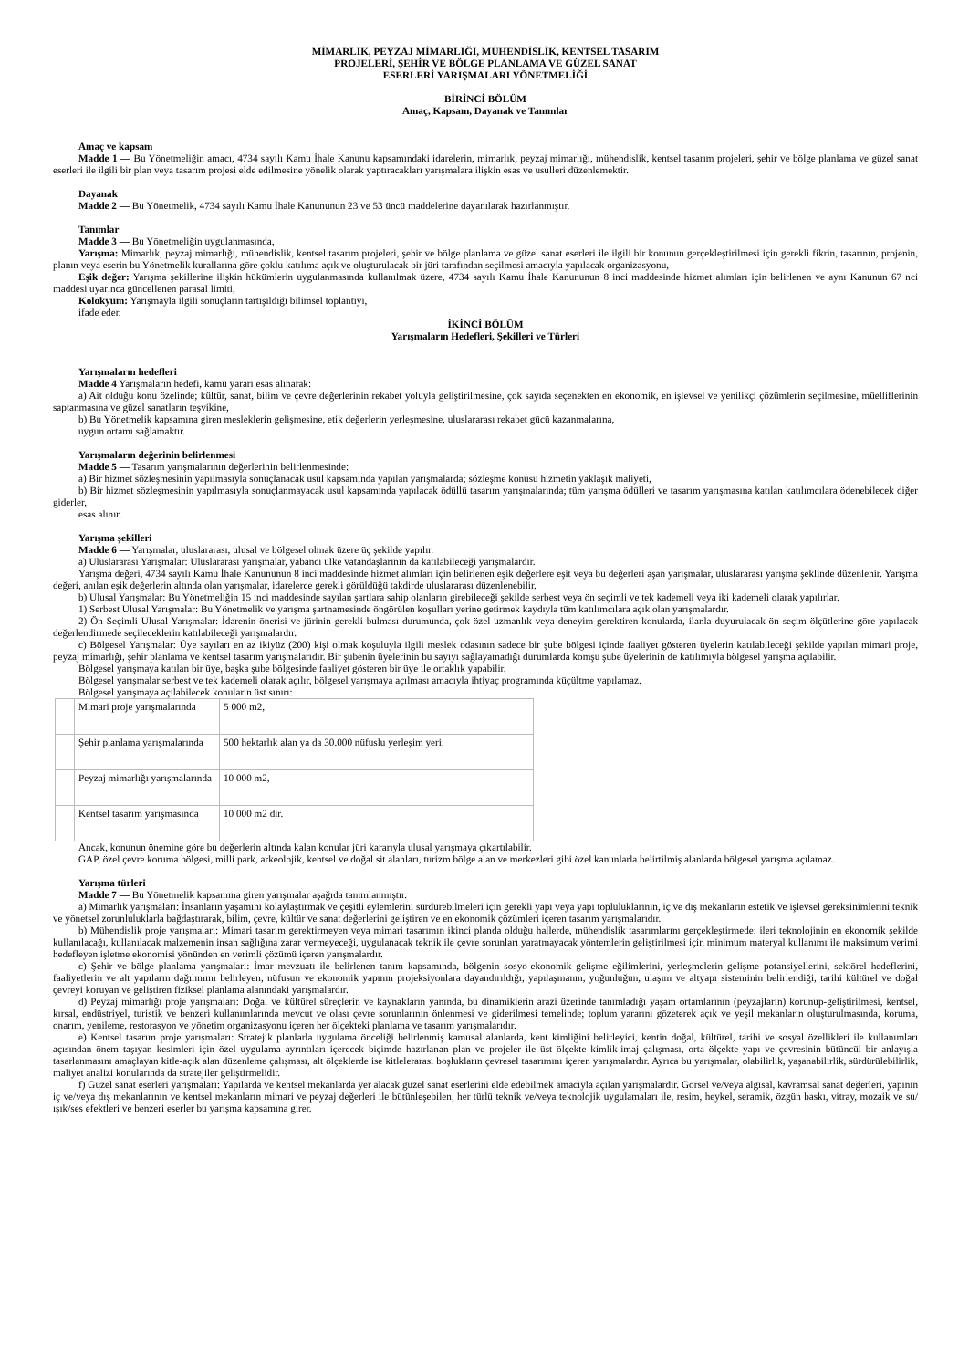MİMARLIK, PEYZAJ MİMARLIĞI, MÜHENDİSLİK, KENTSEL TASARIM
PROJELERİ, ŞEHİR VE BÖLGE PLANLAMA VE GÜZEL SANAT
ESERLERİ YARIŞMALARI YÖNETMELİĞİ
BİRİNCİ BÖLÜM
Amaç, Kapsam, Dayanak ve Tanımlar
Amaç ve kapsam
Madde 1 — Bu Yönetmeliğin amacı, 4734 sayılı Kamu İhale Kanunu kapsamındaki idarelerin, mimarlık, peyzaj mimarlığı, mühendislik, kentsel tasarım projeleri, şehir ve bölge planlama ve güzel sanat eserleri ile ilgili bir plan veya tasarım projesi elde edilmesine yönelik olarak yaptıracakları yarışmalara ilişkin esas ve usulleri düzenlemektir.
Dayanak
Madde 2 — Bu Yönetmelik, 4734 sayılı Kamu İhale Kanununun 23 ve 53 üncü maddelerine dayanılarak hazırlanmıştır.
Tanımlar
Madde 3 — Bu Yönetmeliğin uygulanmasında,
Yarışma: Mimarlık, peyzaj mimarlığı, mühendislik, kentsel tasarım projeleri, şehir ve bölge planlama ve güzel sanat eserleri ile ilgili bir konunun gerçekleştirilmesi için gerekli fikrin, tasarının, projenin, planın veya eserin bu Yönetmelik kurallarına göre çoklu katılıma açık ve oluşturulacak bir jüri tarafından seçilmesi amacıyla yapılacak organizasyonu,
Eşik değer: Yarışma şekillerine ilişkin hükümlerin uygulanmasında kullanılmak üzere, 4734 sayılı Kamu İhale Kanununun 8 inci maddesinde hizmet alımları için belirlenen ve aynı Kanunun 67 nci maddesi uyarınca güncellenen parasal limiti,
Kolokyum: Yarışmayla ilgili sonuçların tartışıldığı bilimsel toplantıyı,
ifade eder.
İKİNCİ BÖLÜM
Yarışmaların Hedefleri, Şekilleri ve Türleri
Yarışmaların hedefleri
Madde 4 Yarışmaların hedefi, kamu yararı esas alınarak:
a) Ait olduğu konu özelinde; kültür, sanat, bilim ve çevre değerlerinin rekabet yoluyla geliştirilmesine, çok sayıda seçenekten en ekonomik, en işlevsel ve yenilikçi çözümlerin seçilmesine, müelliflerinin saptanmasına ve güzel sanatların teşvikine,
b) Bu Yönetmelik kapsamına giren mesleklerin gelişmesine, etik değerlerin yerleşmesine, uluslararası rekabet gücü kazanmalarına,
uygun ortamı sağlamaktır.
Yarışmaların değerinin belirlenmesi
Madde 5 — Tasarım yarışmalarının değerlerinin belirlenmesinde:
a) Bir hizmet sözleşmesinin yapılmasıyla sonuçlanacak usul kapsamında yapılan yarışmalarda; sözleşme konusu hizmetin yaklaşık maliyeti,
b) Bir hizmet sözleşmesinin yapılmasıyla sonuçlanmayacak usul kapsamında yapılacak ödüllü tasarım yarışmalarında; tüm yarışma ödülleri ve tasarım yarışmasına katılan katılımcılara ödenebilecek diğer giderler,
esas alınır.
Yarışma şekilleri
Madde 6 — Yarışmalar, uluslararası, ulusal ve bölgesel olmak üzere üç şekilde yapılır.
a) Uluslararası Yarışmalar: Uluslararası yarışmalar, yabancı ülke vatandaşlarının da katılabileceği yarışmalardır.
Yarışma değeri, 4734 sayılı Kamu İhale Kanununun 8 inci maddesinde hizmet alımları için belirlenen eşik değerlere eşit veya bu değerleri aşan yarışmalar, uluslararası yarışma şeklinde düzenlenir. Yarışma değeri, anılan eşik değerlerin altında olan yarışmalar, idarelerce gerekli görüldüğü takdirde uluslararası düzenlenebilir.
b) Ulusal Yarışmalar: Bu Yönetmeliğin 15 inci maddesinde sayılan şartlara sahip olanların girebileceği şekilde serbest veya ön seçimli ve tek kademeli veya iki kademeli olarak yapılırlar.
1) Serbest Ulusal Yarışmalar: Bu Yönetmelik ve yarışma şartnamesinde öngörülen koşulları yerine getirmek kaydıyla tüm katılımcılara açık olan yarışmalardır.
2) Ön Seçimli Ulusal Yarışmalar: İdarenin önerisi ve jürinin gerekli bulması durumunda, çok özel uzmanlık veya deneyim gerektiren konularda, ilanla duyurulacak ön seçim ölçütlerine göre yapılacak değerlendirmede seçileceklerin katılabileceği yarışmalardır.
c) Bölgesel Yarışmalar: Üye sayıları en az ikiyüz (200) kişi olmak koşuluyla ilgili meslek odasının sadece bir şube bölgesi içinde faaliyet gösteren üyelerin katılabileceği şekilde yapılan mimari proje, peyzaj mimarlığı, şehir planlama ve kentsel tasarım yarışmalarıdır. Bir şubenin üyelerinin bu sayıyı sağlayamadığı durumlarda komşu şube üyelerinin de katılımıyla bölgesel yarışma açılabilir.
Bölgesel yarışmaya katılan bir üye, başka şube bölgesinde faaliyet gösteren bir üye ile ortaklık yapabilir.
Bölgesel yarışmalar serbest ve tek kademeli olarak açılır, bölgesel yarışmaya açılması amacıyla ihtiyaç programında küçültme yapılamaz.
Bölgesel yarışmaya açılabilecek konuların üst sınırı:
| | Mimari proje yarışmalarında | 5 000 m2, |
| | Şehir planlama yarışmalarında | 500 hektarlık alan ya da 30.000 nüfuslu yerleşim yeri, |
| | Peyzaj mimarlığı yarışmalarında | 10 000 m2, |
| | Kentsel tasarım yarışmasında | 10 000 m2 dir. |
Ancak, konunun önemine göre bu değerlerin altında kalan konular jüri kararıyla ulusal yarışmaya çıkartılabilir.
GAP, özel çevre koruma bölgesi, milli park, arkeolojik, kentsel ve doğal sit alanları, turizm bölge alan ve merkezleri gibi özel kanunlarla belirtilmiş alanlarda bölgesel yarışma açılamaz.
Yarışma türleri
Madde 7 — Bu Yönetmelik kapsamına giren yarışmalar aşağıda tanımlanmıştır.
a) Mimarlık yarışmaları: İnsanların yaşamını kolaylaştırmak ve çeşitli eylemlerini sürdürebilmeleri için gerekli yapı veya yapı topluluklarının, iç ve dış mekanların estetik ve işlevsel gereksinimlerini teknik ve yönetsel zorunluluklarla bağdaştırarak, bilim, çevre, kültür ve sanat değerlerini geliştiren ve en ekonomik çözümleri içeren tasarım yarışmalarıdır.
b) Mühendislik proje yarışmaları: Mimari tasarım gerektirmeyen veya mimari tasarımın ikinci planda olduğu hallerde, mühendislik tasarımlarını gerçekleştirmede; ileri teknolojinin en ekonomik şekilde kullanılacağı, kullanılacak malzemenin insan sağlığına zarar vermeyeceği, uygulanacak teknik ile çevre sorunları yaratmayacak yöntemlerin geliştirilmesi için minimum materyal kullanımı ile maksimum verimi hedefleyen işletme ekonomisi yönünden en verimli çözümü içeren yarışmalardır.
c) Şehir ve bölge planlama yarışmaları: İmar mevzuatı ile belirlenen tanım kapsamında, bölgenin sosyo-ekonomik gelişme eğilimlerini, yerleşmelerin gelişme potansiyellerini, sektörel hedeflerini, faaliyetlerin ve alt yapıların dağılımını belirleyen, nüfusun ve ekonomik yapının projeksiyonlara dayandırıldığı, yapılaşmanın, yoğunluğun, ulaşım ve altyapı sisteminin belirlendiği, tarihi kültürel ve doğal çevreyi koruyan ve geliştiren fiziksel planlama alanındaki yarışmalardır.
d) Peyzaj mimarlığı proje yarışmaları: Doğal ve kültürel süreçlerin ve kaynakların yanında, bu dinamiklerin arazi üzerinde tanımladığı yaşam ortamlarının (peyzajların) korunup-geliştirilmesi, kentsel, kırsal, endüstriyel, turistik ve benzeri kullanımlarında mevcut ve olası çevre sorunlarının önlenmesi ve giderilmesi temelinde; toplum yararını gözeterek açık ve yeşil mekanların oluşturulmasında, koruma, onarım, yenileme, restorasyon ve yönetim organizasyonu içeren her ölçekteki planlama ve tasarım yarışmalarıdır.
e) Kentsel tasarım proje yarışmaları: Stratejik planlarla uygulama önceliği belirlenmiş kamusal alanlarda, kent kimliğini belirleyici, kentin doğal, kültürel, tarihi ve sosyal özellikleri ile kullanımları açısından önem taşıyan kesimleri için özel uygulama ayrıntıları içerecek biçimde hazırlanan plan ve projeler ile üst ölçekte kimlik-imaj çalışması, orta ölçekte yapı ve çevresinin bütüncül bir anlayışla tasarlanmasını amaçlayan kitle-açık alan düzenleme çalışması, alt ölçeklerde ise kitlelerarası boşlukların çevresel tasarımını içeren yarışmalardır. Ayrıca bu yarışmalar, olabilirlik, yaşanabilirlik, sürdürülebilirlik, maliyet analizi konularında da stratejiler geliştirmelidir.
f) Güzel sanat eserleri yarışmaları: Yapılarda ve kentsel mekanlarda yer alacak güzel sanat eserlerini elde edebilmek amacıyla açılan yarışmalardır. Görsel ve/veya algısal, kavramsal sanat değerleri, yapının iç ve/veya dış mekanlarının ve kentsel mekanların mimari ve peyzaj değerleri ile bütünleşebilen, her türlü teknik ve/veya teknolojik uygulamaları ile, resim, heykel, seramik, özgün baskı, vitray, mozaik ve su/ışık/ses efektleri ve benzeri eserler bu yarışma kapsamına girer.